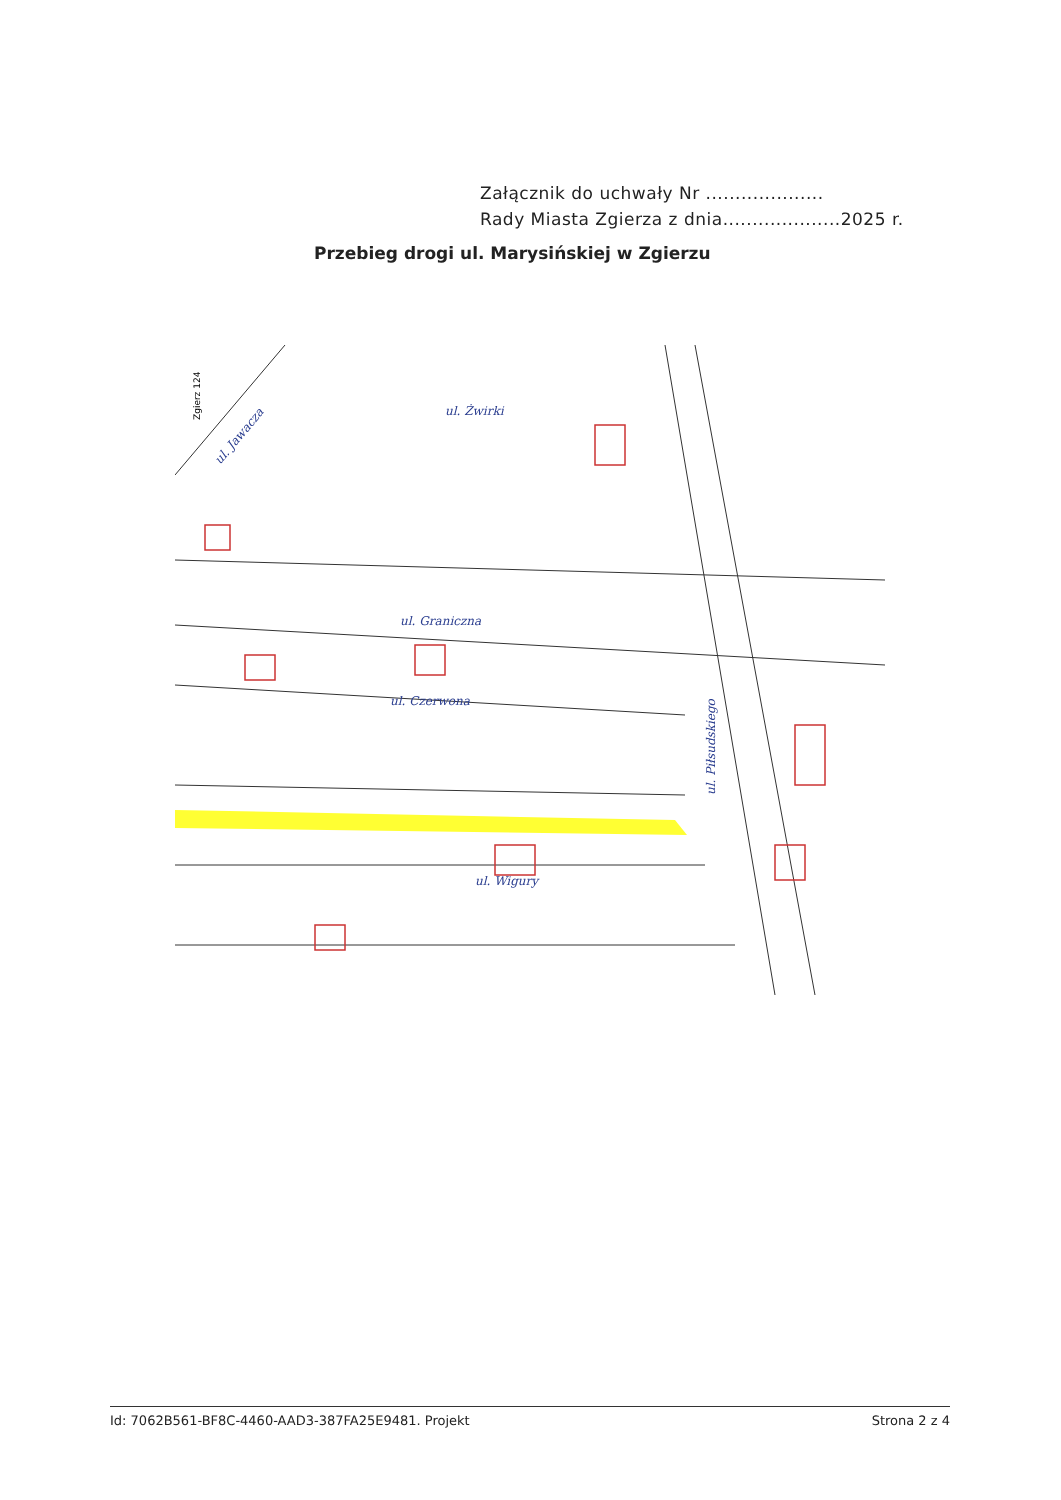Załącznik do uchwały Nr ....................
Rady Miasta Zgierza z dnia....................2025 r.
Przebieg drogi ul. Marysińskiej w Zgierzu
ul. Żwirki
ul. Graniczna
ul. Czerwona
ul. Wigury
ul. Jawacza
ul. Piłsudskiego
Zgierz 124
Id: 7062B561-BF8C-4460-AAD3-387FA25E9481. Projekt Strona 2 z 4